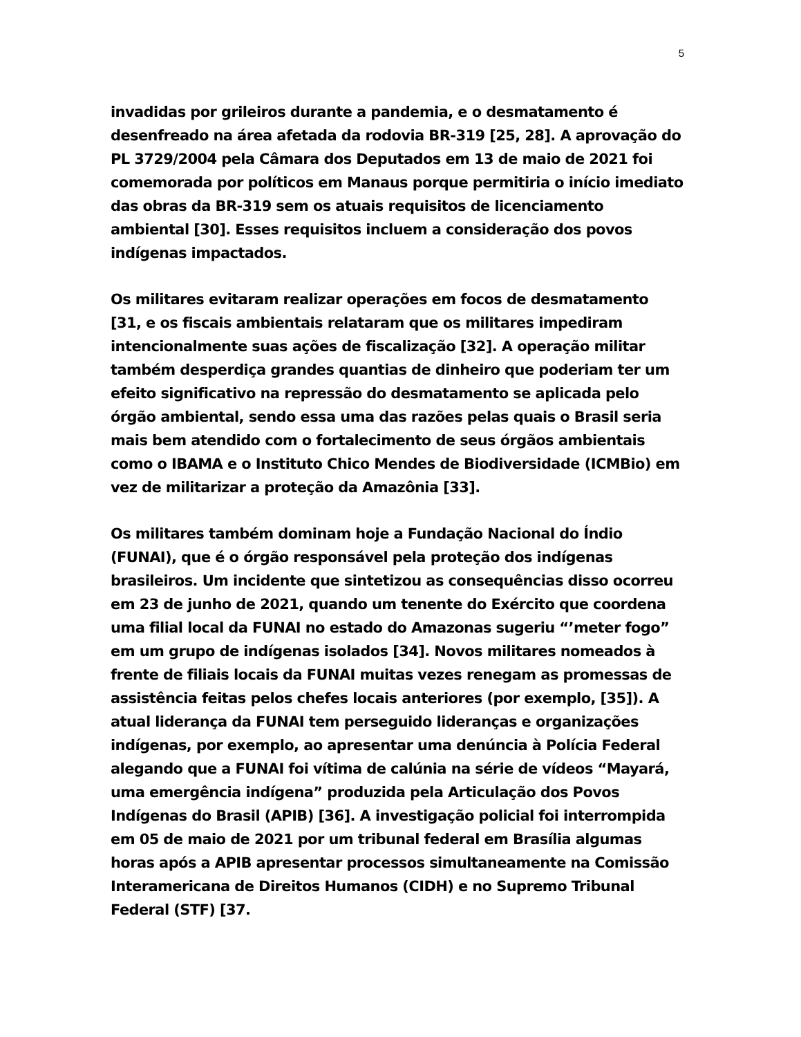5
invadidas por grileiros durante a pandemia, e o desmatamento é desenfreado na área afetada da rodovia BR-319 [25, 28]. A aprovação do PL 3729/2004 pela Câmara dos Deputados em 13 de maio de 2021 foi comemorada por políticos em Manaus porque permitiria o início imediato das obras da BR-319 sem os atuais requisitos de licenciamento ambiental [30]. Esses requisitos incluem a consideração dos povos indígenas impactados.
Os militares evitaram realizar operações em focos de desmatamento [31, e os fiscais ambientais relataram que os militares impediram intencionalmente suas ações de fiscalização [32]. A operação militar também desperdiça grandes quantias de dinheiro que poderiam ter um efeito significativo na repressão do desmatamento se aplicada pelo órgão ambiental, sendo essa uma das razões pelas quais o Brasil seria mais bem atendido com o fortalecimento de seus órgãos ambientais como o IBAMA e o Instituto Chico Mendes de Biodiversidade (ICMBio) em vez de militarizar a proteção da Amazônia [33].
Os militares também dominam hoje a Fundação Nacional do Índio (FUNAI), que é o órgão responsável pela proteção dos indígenas brasileiros. Um incidente que sintetizou as consequências disso ocorreu em 23 de junho de 2021, quando um tenente do Exército que coordena uma filial local da FUNAI no estado do Amazonas sugeriu “’meter fogo” em um grupo de indígenas isolados [34]. Novos militares nomeados à frente de filiais locais da FUNAI muitas vezes renegam as promessas de assistência feitas pelos chefes locais anteriores (por exemplo, [35]). A atual liderança da FUNAI tem perseguido lideranças e organizações indígenas, por exemplo, ao apresentar uma denúncia à Polícia Federal alegando que a FUNAI foi vítima de calúnia na série de vídeos “Mayará, uma emergência indígena” produzida pela Articulação dos Povos Indígenas do Brasil (APIB) [36]. A investigação policial foi interrompida em 05 de maio de 2021 por um tribunal federal em Brasília algumas horas após a APIB apresentar processos simultaneamente na Comissão Interamericana de Direitos Humanos (CIDH) e no Supremo Tribunal Federal (STF) [37.